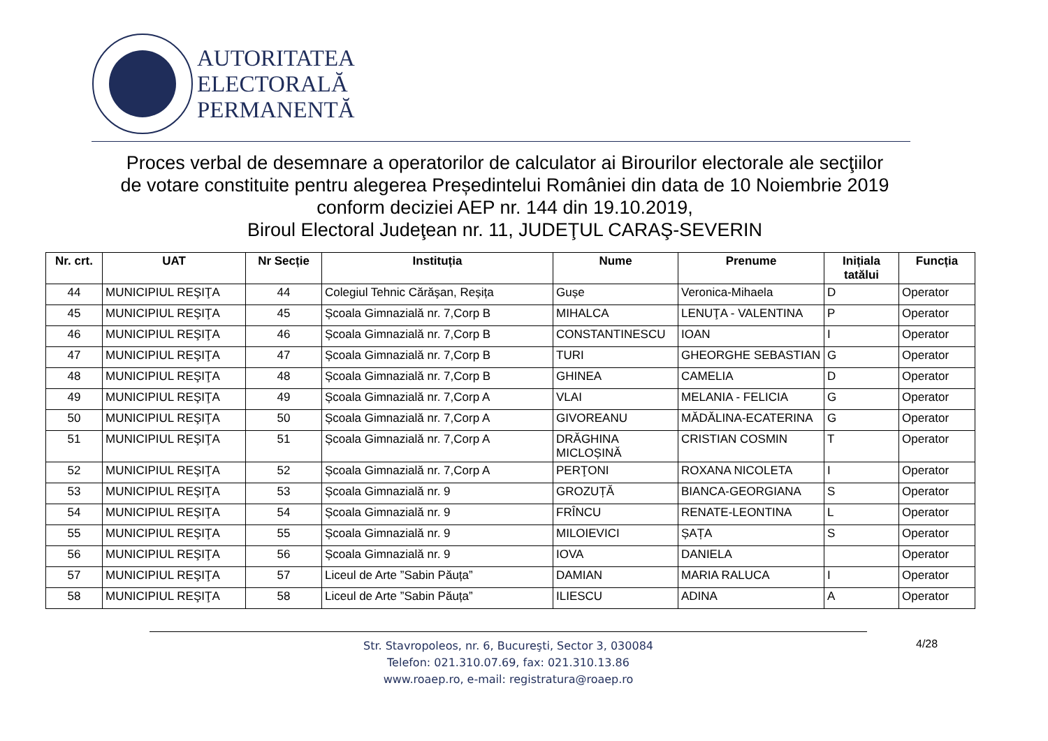AUTORITATEA
ELECTORALĂ
PERMANENTĂ
Proces verbal de desemnare a operatorilor de calculator ai Birourilor electorale ale secţiilor
de votare constituite pentru alegerea Președintelui României din data de 10 Noiembrie 2019
conform deciziei AEP nr. 144 din 19.10.2019,
Biroul Electoral Judeţean nr. 11, JUDEŢUL CARAŞ-SEVERIN
| Nr. crt. | UAT | Nr Secție | Instituția | Nume | Prenume | Inițiala tatălui | Funcția |
| --- | --- | --- | --- | --- | --- | --- | --- |
| 44 | MUNICIPIUL REŞIŢA | 44 | Colegiul Tehnic Cărăşan, Reșița | Gușe | Veronica-Mihaela | D | Operator |
| 45 | MUNICIPIUL REŞIŢA | 45 | Școala Gimnazială nr. 7,Corp B | MIHALCA | LENUŢA - VALENTINA | P | Operator |
| 46 | MUNICIPIUL REŞIŢA | 46 | Școala Gimnazială nr. 7,Corp B | CONSTANTINESCU | IOAN | I | Operator |
| 47 | MUNICIPIUL REŞIŢA | 47 | Școala Gimnazială nr. 7,Corp B | TURI | GHEORGHE SEBASTIAN | G | Operator |
| 48 | MUNICIPIUL REŞIŢA | 48 | Școala Gimnazială nr. 7,Corp B | GHINEA | CAMELIA | D | Operator |
| 49 | MUNICIPIUL REŞIŢA | 49 | Școala Gimnazială nr. 7,Corp A | VLAI | MELANIA - FELICIA | G | Operator |
| 50 | MUNICIPIUL REŞIŢA | 50 | Școala Gimnazială nr. 7,Corp A | GIVOREANU | MĂDĂLINA-ECATERINA | G | Operator |
| 51 | MUNICIPIUL REŞIŢA | 51 | Școala Gimnazială nr. 7,Corp A | DRĂGHINA MICLOȘINĂ | CRISTIAN COSMIN | T | Operator |
| 52 | MUNICIPIUL REŞIŢA | 52 | Școala Gimnazială nr. 7,Corp A | PERŢONI | ROXANA NICOLETA | I | Operator |
| 53 | MUNICIPIUL REŞIŢA | 53 | Școala Gimnazială nr. 9 | GROZUȚĂ | BIANCA-GEORGIANA | S | Operator |
| 54 | MUNICIPIUL REŞIŢA | 54 | Școala Gimnazială nr. 9 | FRÎNCU | RENATE-LEONTINA | L | Operator |
| 55 | MUNICIPIUL REŞIŢA | 55 | Școala Gimnazială nr. 9 | MILOIEVICI | ȘAȚA | S | Operator |
| 56 | MUNICIPIUL REŞIŢA | 56 | Școala Gimnazială nr. 9 | IOVA | DANIELA | | Operator |
| 57 | MUNICIPIUL REŞIŢA | 57 | Liceul de Arte ”Sabin Păuța” | DAMIAN | MARIA RALUCA | I | Operator |
| 58 | MUNICIPIUL REŞIŢA | 58 | Liceul de Arte ”Sabin Păuța” | ILIESCU | ADINA | A | Operator |
Str. Stavropoleos, nr. 6, Bucureşti, Sector 3, 030084
Telefon: 021.310.07.69, fax: 021.310.13.86
www.roaep.ro, e-mail: registratura@roaep.ro
4/28